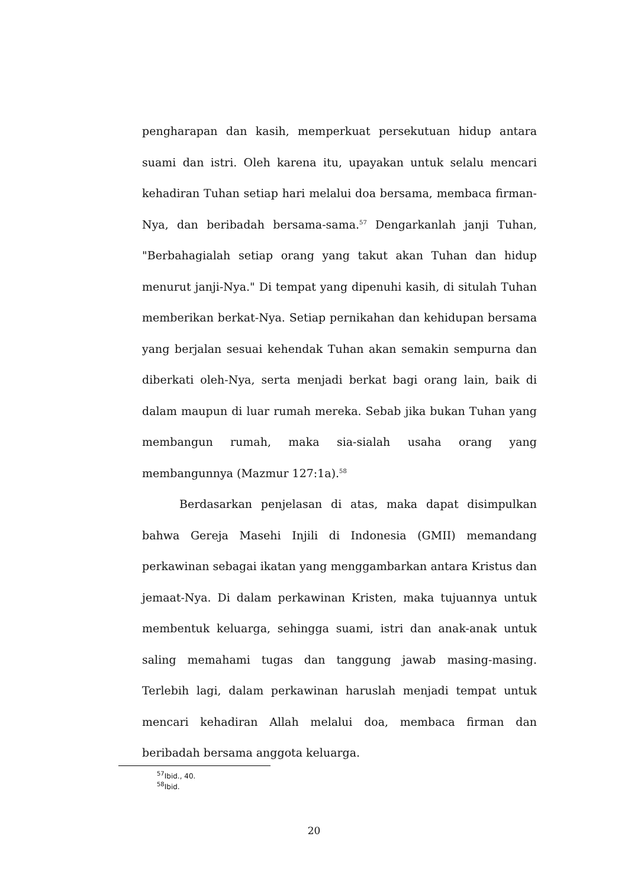pengharapan dan kasih, memperkuat persekutuan hidup antara suami dan istri. Oleh karena itu, upayakan untuk selalu mencari kehadiran Tuhan setiap hari melalui doa bersama, membaca firman-Nya, dan beribadah bersama-sama.<sup>57</sup> Dengarkanlah janji Tuhan, "Berbahagialah setiap orang yang takut akan Tuhan dan hidup menurut janji-Nya." Di tempat yang dipenuhi kasih, di situlah Tuhan memberikan berkat-Nya. Setiap pernikahan dan kehidupan bersama yang berjalan sesuai kehendak Tuhan akan semakin sempurna dan diberkati oleh-Nya, serta menjadi berkat bagi orang lain, baik di dalam maupun di luar rumah mereka. Sebab jika bukan Tuhan yang membangun rumah, maka sia-sialah usaha orang yang membangunnya (Mazmur 127:1a).<sup>58</sup>
Berdasarkan penjelasan di atas, maka dapat disimpulkan bahwa Gereja Masehi Injili di Indonesia (GMII) memandang perkawinan sebagai ikatan yang menggambarkan antara Kristus dan jemaat-Nya. Di dalam perkawinan Kristen, maka tujuannya untuk membentuk keluarga, sehingga suami, istri dan anak-anak untuk saling memahami tugas dan tanggung jawab masing-masing. Terlebih lagi, dalam perkawinan haruslah menjadi tempat untuk mencari kehadiran Allah melalui doa, membaca firman dan beribadah bersama anggota keluarga.
<sup>57</sup> Ibid., 40.
<sup>58</sup> Ibid.
20